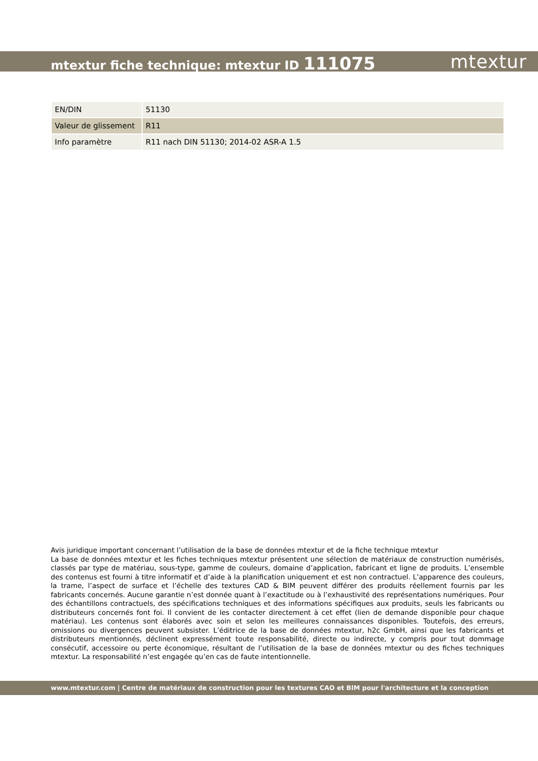mtextur fiche technique: mtextur ID 111075 mtextur
| EN/DIN | 51130 |
| Valeur de glissement | R11 |
| Info paramètre | R11 nach DIN 51130; 2014-02 ASR-A 1.5 |
Avis juridique important concernant l’utilisation de la base de données mtextur et de la fiche technique mtextur
La base de données mtextur et les fiches techniques mtextur présentent une sélection de matériaux de construction numérisés, classés par type de matériau, sous-type, gamme de couleurs, domaine d’application, fabricant et ligne de produits. L’ensemble des contenus est fourni à titre informatif et d’aide à la planification uniquement et est non contractuel. L’apparence des couleurs, la trame, l’aspect de surface et l’échelle des textures CAD & BIM peuvent différer des produits réellement fournis par les fabricants concernés. Aucune garantie n’est donnée quant à l’exactitude ou à l’exhaustivité des représentations numériques. Pour des échantillons contractuels, des spécifications techniques et des informations spécifiques aux produits, seuls les fabricants ou distributeurs concernés font foi. Il convient de les contacter directement à cet effet (lien de demande disponible pour chaque matériau). Les contenus sont élaborés avec soin et selon les meilleures connaissances disponibles. Toutefois, des erreurs, omissions ou divergences peuvent subsister. L’éditrice de la base de données mtextur, h2c GmbH, ainsi que les fabricants et distributeurs mentionnés, déclinent expressément toute responsabilité, directe ou indirecte, y compris pour tout dommage consécutif, accessoire ou perte économique, résultant de l’utilisation de la base de données mtextur ou des fiches techniques mtextur. La responsabilité n’est engagée qu’en cas de faute intentionnelle.
www.mtextur.com | Centre de matériaux de construction pour les textures CAO et BIM pour l'architecture et la conception